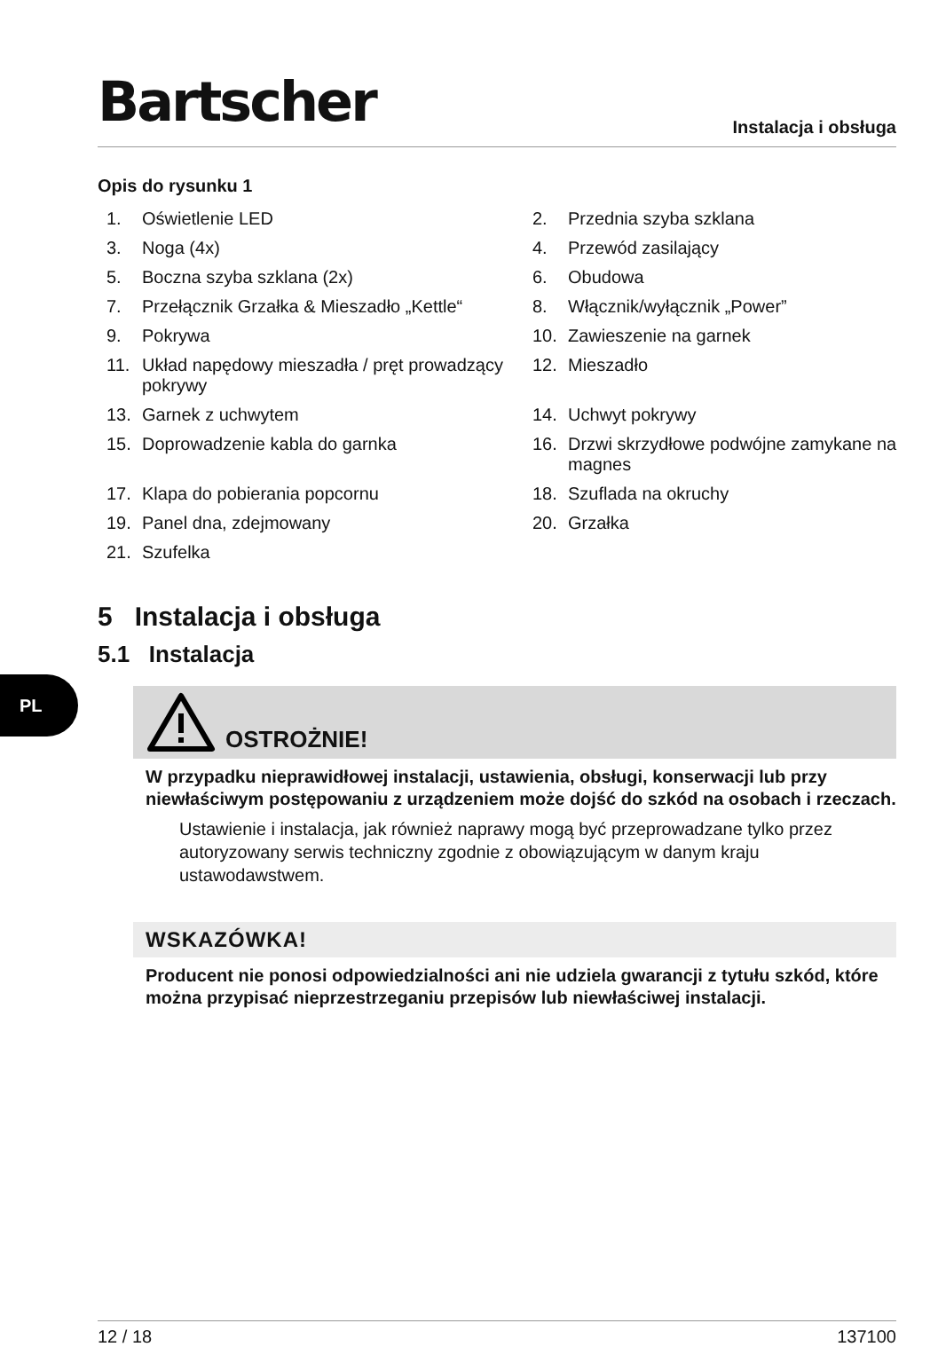PL
Bartscher
Instalacja i obsługa
Opis do rysunku 1
1. Oświetlenie LED
2. Przednia szyba szklana
3. Noga (4x)
4. Przewód zasilający
5. Boczna szyba szklana (2x)
6. Obudowa
7. Przełącznik Grzałka & Mieszadło „Kettle“
8. Włącznik/wyłącznik „Power”
9. Pokrywa
10. Zawieszenie na garnek
11. Układ napędowy mieszadła / pręt prowadzący pokrywy
12. Mieszadło
13. Garnek z uchwytem
14. Uchwyt pokrywy
15. Doprowadzenie kabla do garnka
16. Drzwi skrzydłowe podwójne zamykane na magnes
17. Klapa do pobierania popcornu
18. Szuflada na okruchy
19. Panel dna, zdejmowany
20. Grzałka
21. Szufelka
5 Instalacja i obsługa
5.1 Instalacja
OSTROŻNIE!
W przypadku nieprawidłowej instalacji, ustawienia, obsługi, konserwacji lub przy niewłaściwym postępowaniu z urządzeniem może dojść do szkód na osobach i rzeczach.
Ustawienie i instalacja, jak również naprawy mogą być przeprowadzane tylko przez autoryzowany serwis techniczny zgodnie z obowiązującym w danym kraju ustawodawstwem.
WSKAZÓWKA!
Producent nie ponosi odpowiedzialności ani nie udziela gwarancji z tytułu szkód, które można przypisać nieprzestrzeganiu przepisów lub niewłaściwej instalacji.
12 / 18 137100